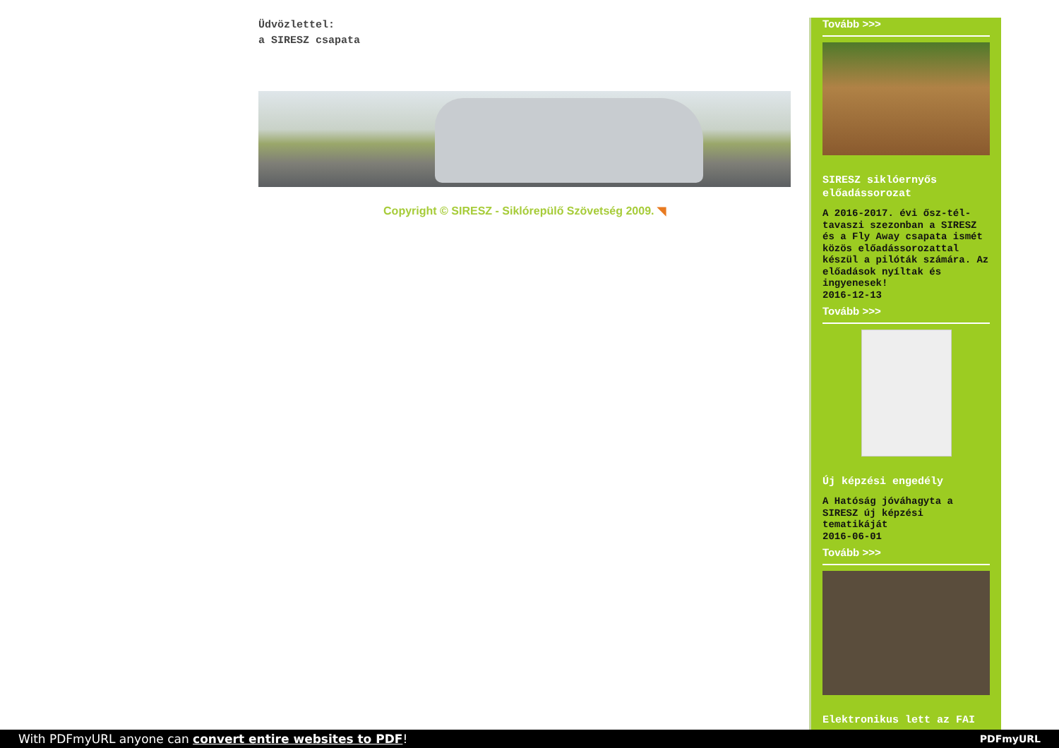Üdvözlettel:
a SIRESZ csapata
Copyright © SIRESZ - Siklórepülő Szövetség 2009. ◥
Tovább >>>
SIRESZ siklóernyős előadássorozat
A 2016-2017. évi ősz-tél-tavaszi szezonban a SIRESZ és a Fly Away csapata ismét közös előadássorozattal készül a pilóták számára. Az előadások nyíltak és ingyenesek!
2016-12-13
Tovább >>>
Új képzési engedély
A Hatóság jóváhagyta a SIRESZ új képzési tematikáját
2016-06-01
Tovább >>>
Elektronikus lett az FAI
With PDFmyURL anyone can convert entire websites to PDF!
PDFmyURL